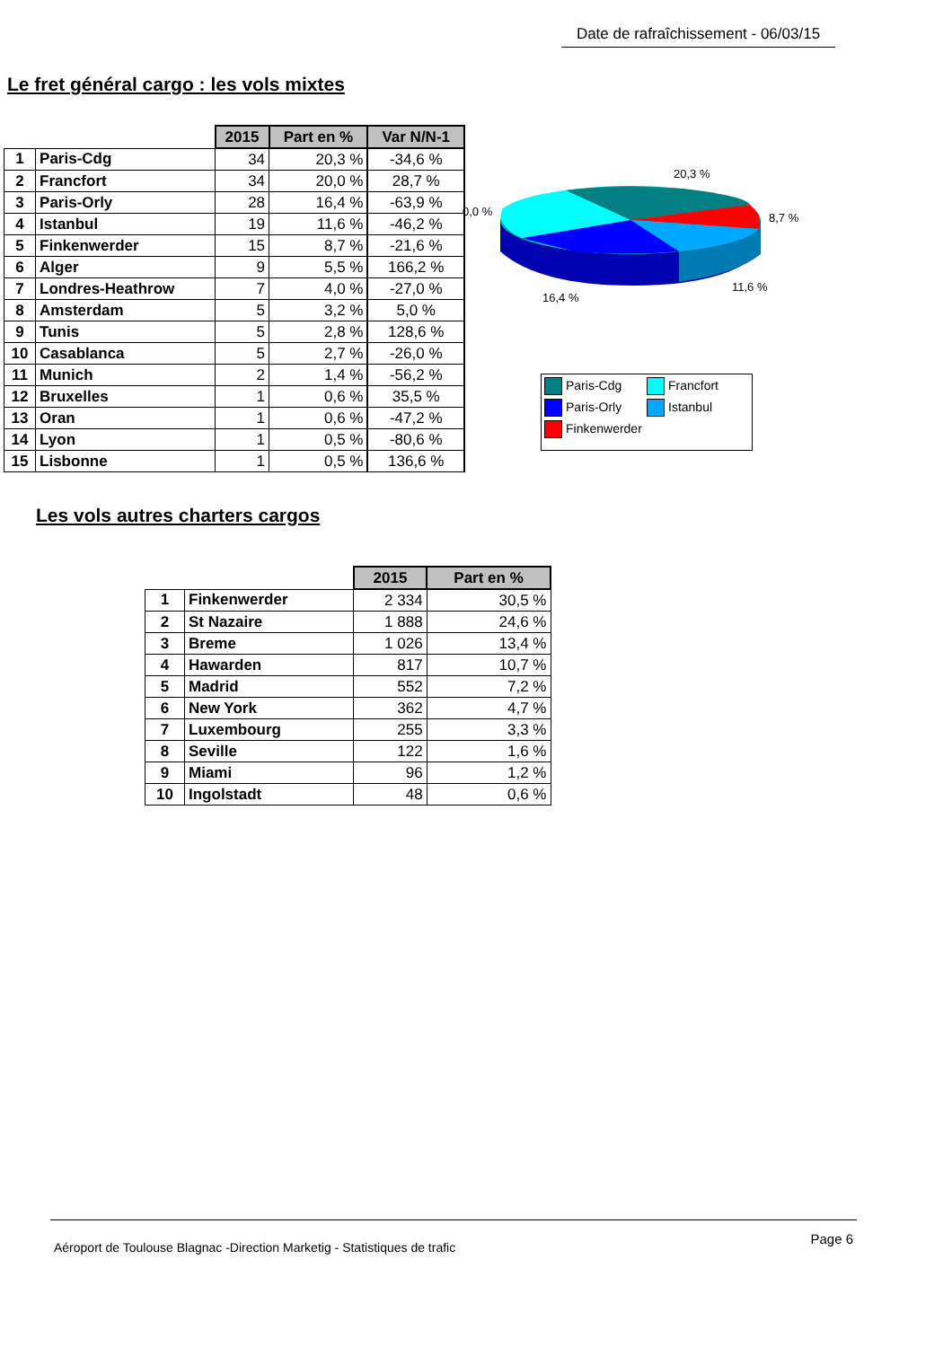Date de rafraîchissement - 06/03/15
Le fret général cargo : les vols mixtes
| | | 2015 | Part en % | Var N/N-1 |
| --- | --- | --- | --- | --- |
| 1 | Paris-Cdg | 34 | 20,3 % | -34,6 % |
| 2 | Francfort | 34 | 20,0 % | 28,7 % |
| 3 | Paris-Orly | 28 | 16,4 % | -63,9 % |
| 4 | Istanbul | 19 | 11,6 % | -46,2 % |
| 5 | Finkenwerder | 15 | 8,7 % | -21,6 % |
| 6 | Alger | 9 | 5,5 % | 166,2 % |
| 7 | Londres-Heathrow | 7 | 4,0 % | -27,0 % |
| 8 | Amsterdam | 5 | 3,2 % | 5,0 % |
| 9 | Tunis | 5 | 2,8 % | 128,6 % |
| 10 | Casablanca | 5 | 2,7 % | -26,0 % |
| 11 | Munich | 2 | 1,4 % | -56,2 % |
| 12 | Bruxelles | 1 | 0,6 % | 35,5 % |
| 13 | Oran | 1 | 0,6 % | -47,2 % |
| 14 | Lyon | 1 | 0,5 % | -80,6 % |
| 15 | Lisbonne | 1 | 0,5 % | 136,6 % |
20,3 %
8,7 %
11,6 %
16,4 %
0,0 %
Paris-Cdg
Francfort
Paris-Orly
Istanbul
Finkenwerder
Les vols autres charters cargos
| | | 2015 | Part en % |
| --- | --- | --- | --- |
| 1 | Finkenwerder | 2 334 | 30,5 % |
| 2 | St Nazaire | 1 888 | 24,6 % |
| 3 | Breme | 1 026 | 13,4 % |
| 4 | Hawarden | 817 | 10,7 % |
| 5 | Madrid | 552 | 7,2 % |
| 6 | New York | 362 | 4,7 % |
| 7 | Luxembourg | 255 | 3,3 % |
| 8 | Seville | 122 | 1,6 % |
| 9 | Miami | 96 | 1,2 % |
| 10 | Ingolstadt | 48 | 0,6 % |
Aéroport de Toulouse Blagnac -Direction Marketig - Statistiques de trafic Page 6